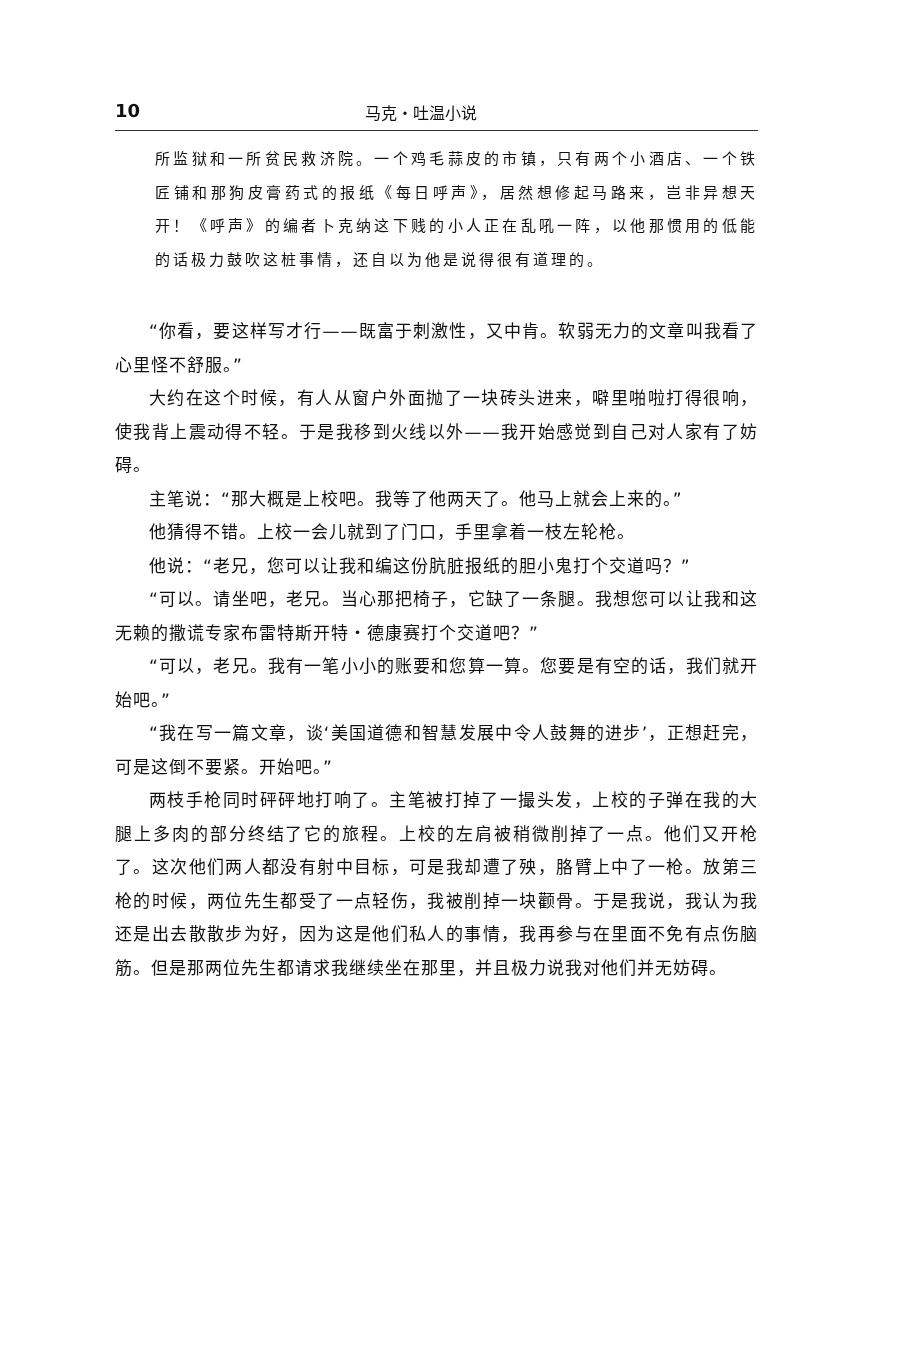10 马克・吐温小说
所监狱和一所贫民救济院。一个鸡毛蒜皮的市镇，只有两个小酒店、一个铁匠铺和那狗皮膏药式的报纸《每日呼声》，居然想修起马路来，岂非异想天开！《呼声》的编者卜克纳这下贱的小人正在乱吼一阵，以他那惯用的低能的话极力鼓吹这桩事情，还自以为他是说得很有道理的。
“你看，要这样写才行——既富于刺激性，又中肯。软弱无力的文章叫我看了心里怪不舒服。”
大约在这个时候，有人从窗户外面抛了一块砖头进来，噼里啪啦打得很响，使我背上震动得不轻。于是我移到火线以外——我开始感觉到自己对人家有了妨碍。
主笔说：“那大概是上校吧。我等了他两天了。他马上就会上来的。”
他猜得不错。上校一会儿就到了门口，手里拿着一枝左轮枪。
他说：“老兄，您可以让我和编这份肮脏报纸的胆小鬼打个交道吗？”
“可以。请坐吧，老兄。当心那把椅子，它缺了一条腿。我想您可以让我和这无赖的撒谎专家布雷特斯开特・德康赛打个交道吧？”
“可以，老兄。我有一笔小小的账要和您算一算。您要是有空的话，我们就开始吧。”
“我在写一篇文章，谈‘美国道德和智慧发展中令人鼓舞的进步’，正想赶完，可是这倒不要紧。开始吧。”
两枝手枪同时砰砰地打响了。主笔被打掉了一撮头发，上校的子弹在我的大腿上多肉的部分终结了它的旅程。上校的左肩被稍微削掉了一点。他们又开枪了。这次他们两人都没有射中目标，可是我却遭了殃，胳臂上中了一枪。放第三枪的时候，两位先生都受了一点轻伤，我被削掉一块颧骨。于是我说，我认为我还是出去散散步为好，因为这是他们私人的事情，我再参与在里面不免有点伤脑筋。但是那两位先生都请求我继续坐在那里，并且极力说我对他们并无妨碍。